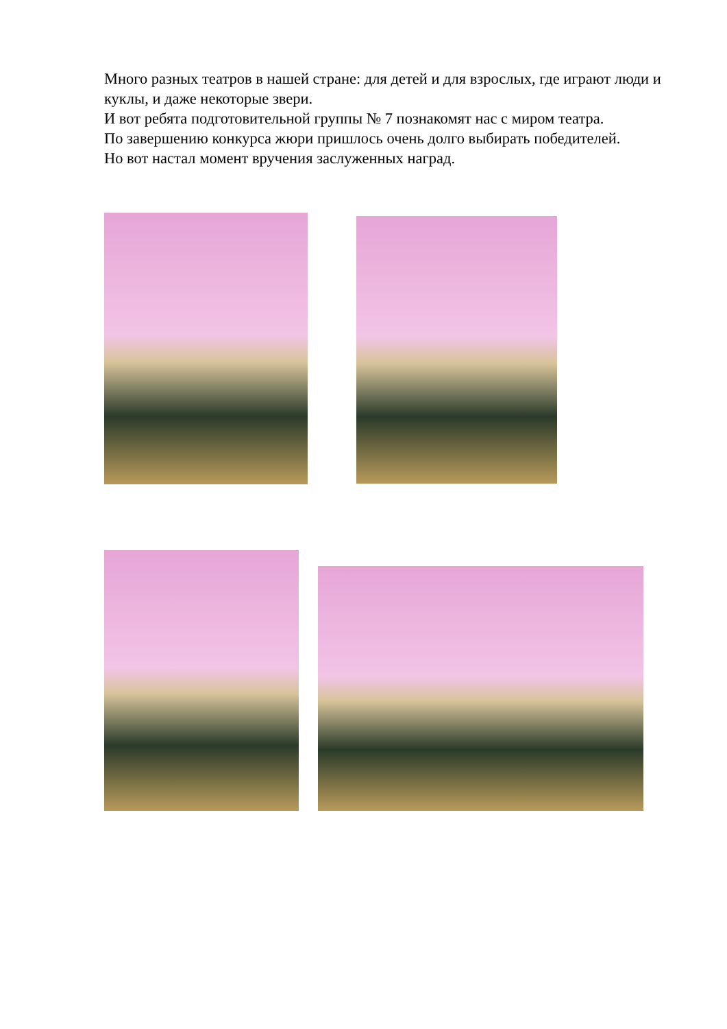Много разных театров в нашей стране: для детей и для взрослых, где играют люди и куклы, и даже некоторые звери.
И вот ребята подготовительной группы № 7 познакомят нас с миром театра.
По завершению конкурса жюри пришлось очень долго выбирать победителей.
Но вот настал момент вручения заслуженных наград.